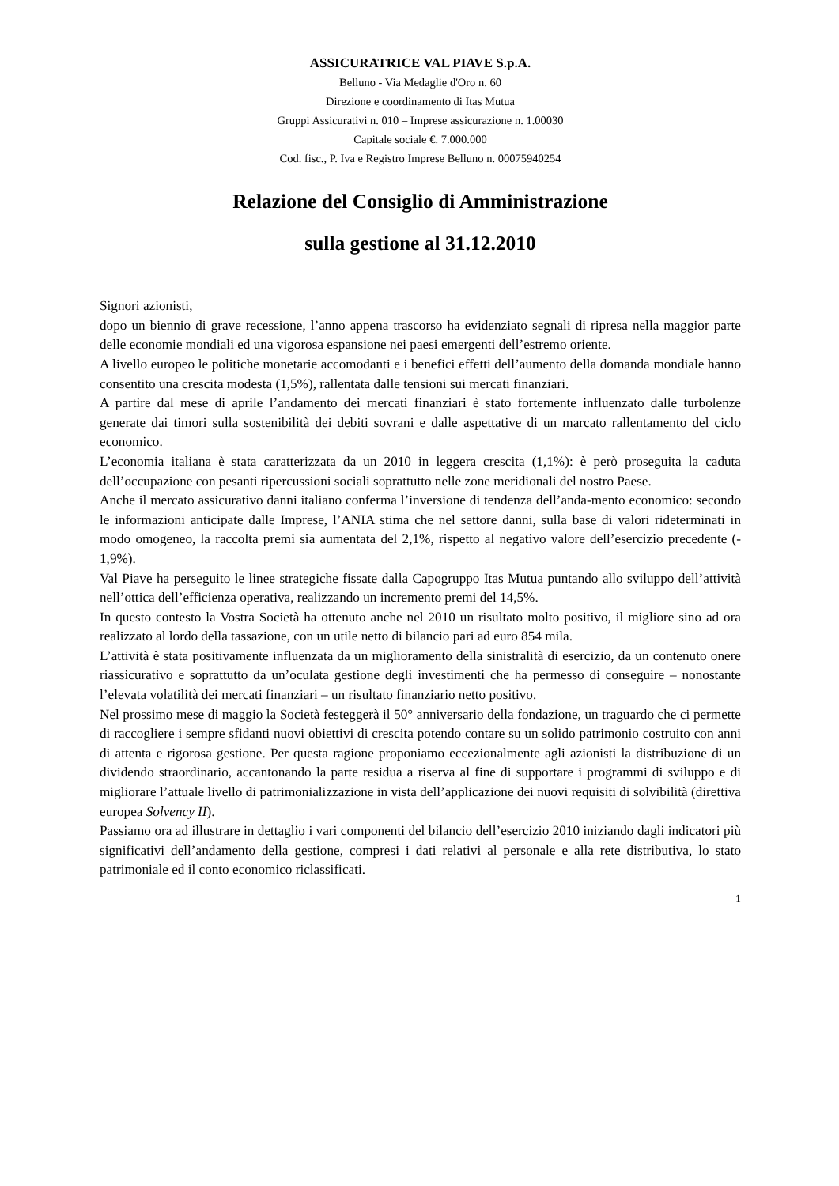ASSICURATRICE VAL PIAVE S.p.A.
Belluno - Via Medaglie d'Oro n. 60
Direzione e coordinamento di Itas Mutua
Gruppi Assicurativi n. 010 – Imprese assicurazione n. 1.00030
Capitale sociale €. 7.000.000
Cod. fisc., P. Iva e Registro Imprese Belluno n. 00075940254
Relazione del Consiglio di Amministrazione
sulla gestione al 31.12.2010
Signori azionisti,
dopo un biennio di grave recessione, l’anno appena trascorso ha evidenziato segnali di ripresa nella maggior parte delle economie mondiali ed una vigorosa espansione nei paesi emergenti dell’estremo oriente.
A livello europeo le politiche monetarie accomodanti e i benefici effetti dell’aumento della domanda mondiale hanno consentito una crescita modesta (1,5%), rallentata dalle tensioni sui mercati finanziari.
A partire dal mese di aprile l’andamento dei mercati finanziari è stato fortemente influenzato dalle turbolenze generate dai timori sulla sostenibilità dei debiti sovrani e dalle aspettative di un marcato rallentamento del ciclo economico.
L’economia italiana è stata caratterizzata da un 2010 in leggera crescita (1,1%): è però proseguita la caduta dell’occupazione con pesanti ripercussioni sociali soprattutto nelle zone meridionali del nostro Paese.
Anche il mercato assicurativo danni italiano conferma l’inversione di tendenza dell’anda-mento economico: secondo le informazioni anticipate dalle Imprese, l’ANIA stima che nel settore danni, sulla base di valori rideterminati in modo omogeneo, la raccolta premi sia aumentata del 2,1%, rispetto al negativo valore dell’esercizio precedente (- 1,9%).
Val Piave ha perseguito le linee strategiche fissate dalla Capogruppo Itas Mutua puntando allo sviluppo dell’attività nell’ottica dell’efficienza operativa, realizzando un incremento premi del 14,5%.
In questo contesto la Vostra Società ha ottenuto anche nel 2010 un risultato molto positivo, il migliore sino ad ora realizzato al lordo della tassazione, con un utile netto di bilancio pari ad euro 854 mila.
L’attività è stata positivamente influenzata da un miglioramento della sinistralità di esercizio, da un contenuto onere riassicurativo e soprattutto da un’oculata gestione degli investimenti che ha permesso di conseguire – nonostante l’elevata volatilità dei mercati finanziari – un risultato finanziario netto positivo.
Nel prossimo mese di maggio la Società festeggerà il 50° anniversario della fondazione, un traguardo che ci permette di raccogliere i sempre sfidanti nuovi obiettivi di crescita potendo contare su un solido patrimonio costruito con anni di attenta e rigorosa gestione. Per questa ragione proponiamo eccezionalmente agli azionisti la distribuzione di un dividendo straordinario, accantonando la parte residua a riserva al fine di supportare i programmi di sviluppo e di migliorare l’attuale livello di patrimonializzazione in vista dell’applicazione dei nuovi requisiti di solvibilità (direttiva europea Solvency II).
Passiamo ora ad illustrare in dettaglio i vari componenti del bilancio dell’esercizio 2010 iniziando dagli indicatori più significativi dell’andamento della gestione, compresi i dati relativi al personale e alla rete distributiva, lo stato patrimoniale ed il conto economico riclassificati.
1